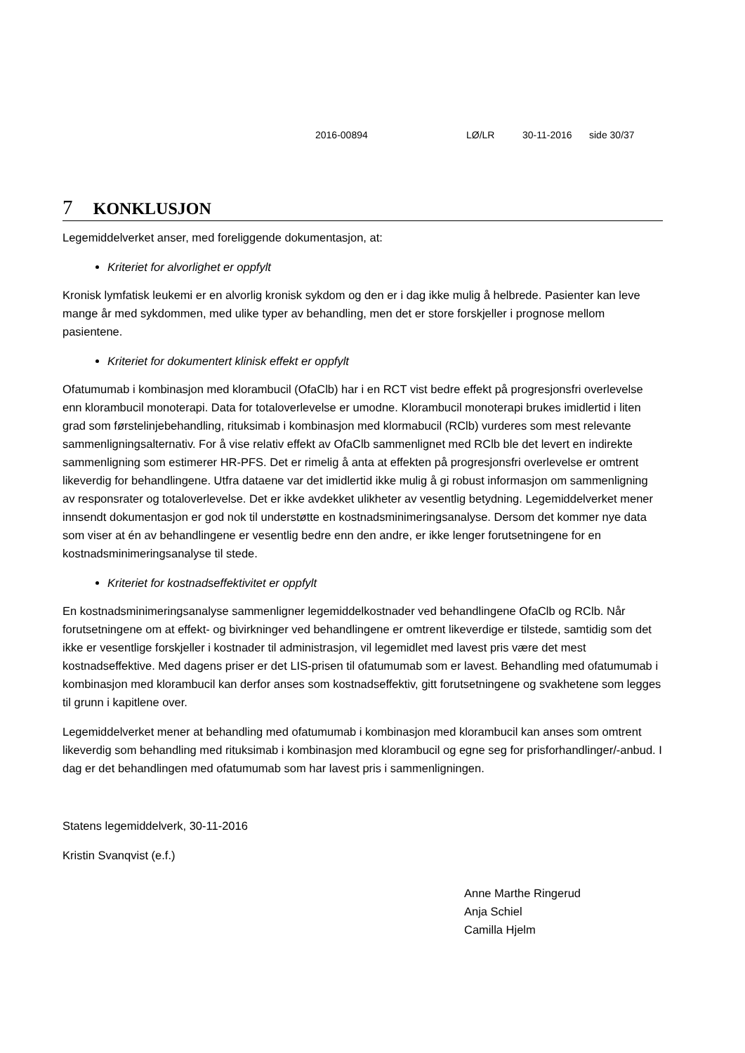2016-00894 LØ/LR 30-11-2016 side 30/37
7 KONKLUSJON
Legemiddelverket anser, med foreliggende dokumentasjon, at:
Kriteriet for alvorlighet er oppfylt
Kronisk lymfatisk leukemi er en alvorlig kronisk sykdom og den er i dag ikke mulig å helbrede. Pasienter kan leve mange år med sykdommen, med ulike typer av behandling, men det er store forskjeller i prognose mellom pasientene.
Kriteriet for dokumentert klinisk effekt er oppfylt
Ofatumumab i kombinasjon med klorambucil (OfaClb) har i en RCT vist bedre effekt på progresjonsfri overlevelse enn klorambucil monoterapi. Data for totaloverlevelse er umodne. Klorambucil monoterapi brukes imidlertid i liten grad som førstelinjebehandling, rituksimab i kombinasjon med klormabucil (RClb) vurderes som mest relevante sammenligningsalternativ. For å vise relativ effekt av OfaClb sammenlignet med RClb ble det levert en indirekte sammenligning som estimerer HR-PFS. Det er rimelig å anta at effekten på progresjonsfri overlevelse er omtrent likeverdig for behandlingene. Utfra dataene var det imidlertid ikke mulig å gi robust informasjon om sammenligning av responsrater og totaloverlevelse. Det er ikke avdekket ulikheter av vesentlig betydning. Legemiddelverket mener innsendt dokumentasjon er god nok til understøtte en kostnadsminimeringsanalyse. Dersom det kommer nye data som viser at én av behandlingene er vesentlig bedre enn den andre, er ikke lenger forutsetningene for en kostnadsminimeringsanalyse til stede.
Kriteriet for kostnadseffektivitet er oppfylt
En kostnadsminimeringsanalyse sammenligner legemiddelkostnader ved behandlingene OfaClb og RClb. Når forutsetningene om at effekt- og bivirkninger ved behandlingene er omtrent likeverdige er tilstede, samtidig som det ikke er vesentlige forskjeller i kostnader til administrasjon, vil legemidlet med lavest pris være det mest kostnadseffektive. Med dagens priser er det LIS-prisen til ofatumumab som er lavest. Behandling med ofatumumab i kombinasjon med klorambucil kan derfor anses som kostnadseffektiv, gitt forutsetningene og svakhetene som legges til grunn i kapitlene over.
Legemiddelverket mener at behandling med ofatumumab i kombinasjon med klorambucil kan anses som omtrent likeverdig som behandling med rituksimab i kombinasjon med klorambucil og egne seg for prisforhandlinger/-anbud. I dag er det behandlingen med ofatumumab som har lavest pris i sammenligningen.
Statens legemiddelverk, 30-11-2016
Kristin Svanqvist (e.f.)
Anne Marthe Ringerud
Anja Schiel
Camilla Hjelm